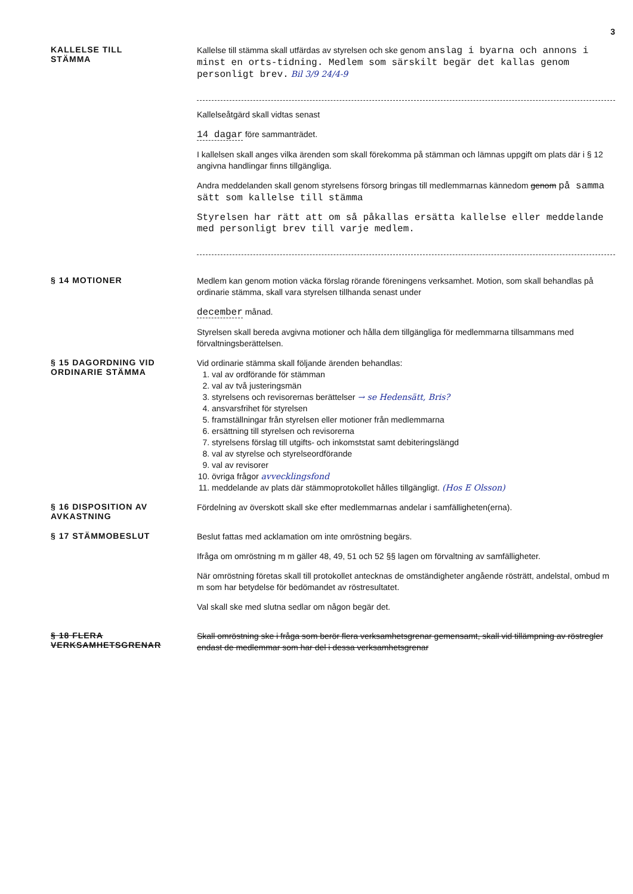3
KALLELSE TILL
STÄMMA
Kallelse till stämma skall utfärdas av styrelsen och ske genom anslag i byarna och annons i minst en orts-tidning. Medlem som särskilt begär det kallas genom personligt brev. Bil 3/9 24/4-9
Kallelseåtgärd skall vidtas senast
14 dagar före sammanträdet.
I kallelsen skall anges vilka ärenden som skall förekomma på stämman och lämnas uppgift om plats där i § 12 angivna handlingar finns tillgängliga.
Andra meddelanden skall genom styrelsens försorg bringas till medlemmarnas kännedom genom på samma sätt som kallelse till stämma
Styrelsen har rätt att om så påkallas ersätta kallelse eller meddelande med personligt brev till varje medlem.
§ 14 MOTIONER
Medlem kan genom motion väcka förslag rörande föreningens verksamhet. Motion, som skall behandlas på ordinarie stämma, skall vara styrelsen tillhanda senast under
december månad.
Styrelsen skall bereda avgivna motioner och hålla dem tillgängliga för medlemmarna tillsammans med förvaltningsberättelsen.
§ 15 DAGORDNING VID
ORDINARIE STÄMMA
Vid ordinarie stämma skall följande ärenden behandlas:
1. val av ordförande för stämman
2. val av två justeringsmän
3. styrelsens och revisorernas berättelser → se Hedensätt, Bris?
4. ansvarsfrihet för styrelsen
5. framställningar från styrelsen eller motioner från medlemmarna
6. ersättning till styrelsen och revisorerna
7. styrelsens förslag till utgifts- och inkomststat samt debiteringslängd
8. val av styrelse och styrelseordförande
9. val av revisorer
10. övriga frågor avvecklingsfond
11. meddelande av plats där stämmoprotokollet hålles tillgängligt. (Hos E Olsson)
§ 16 DISPOSITION AV
AVKASTNING
Fördelning av överskott skall ske efter medlemmarnas andelar i samfälligheten(erna).
§ 17 STÄMMOBESLUT
Beslut fattas med acklamation om inte omröstning begärs.
Ifråga om omröstning m m gäller 48, 49, 51 och 52 §§ lagen om förvaltning av samfälligheter.
När omröstning företas skall till protokollet antecknas de omständigheter angående rösträtt, andelstal, ombud m m som har betydelse för bedömandet av röstresultatet.
Val skall ske med slutna sedlar om någon begär det.
§ 18 FLERA VERKSAMHETSGRENAR
Skall omröstning ske i fråga som berör flera verksamhetsgrenar gemensamt, skall vid tillämpning av röstregler endast de medlemmar som har del i dessa verksamhetsgrenar